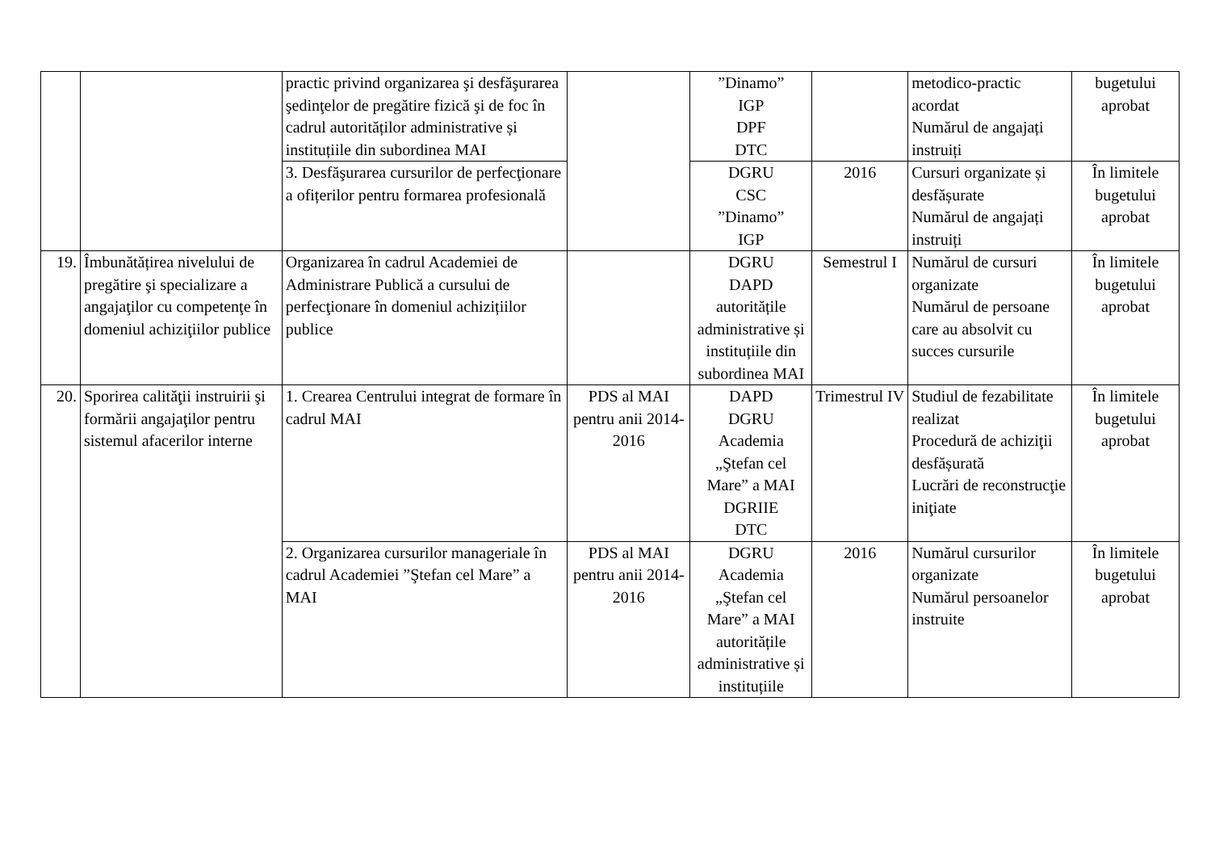| | | practic privind organizarea şi desfăşurarea şedinţelor de pregătire fizică şi de foc în cadrul autorităților administrative și instituțiile din subordinea MAI | | ”Dinamo” IGP DPF DTC | | metodico-practic acordat Numărul de angajați instruiți | bugetului aprobat |
| | | 3. Desfăşurarea cursurilor de perfecţionare a ofițerilor pentru formarea profesională | | DGRU CSC ”Dinamo” IGP | 2016 | Cursuri organizate și desfășurate Numărul de angajați instruiți | În limitele bugetului aprobat |
| 19. | Îmbunătățirea nivelului de pregătire şi specializare a angajaţilor cu competenţe în domeniul achiziţiilor publice | Organizarea în cadrul Academiei de Administrare Publică a cursului de perfecţionare în domeniul achizițiilor publice | | DGRU DAPD autoritățile administrative și instituțiile din subordinea MAI | Semestrul I | Numărul de cursuri organizate Numărul de persoane care au absolvit cu succes cursurile | În limitele bugetului aprobat |
| 20. | Sporirea calităţii instruirii şi formării angajaţilor pentru sistemul afacerilor interne | 1. Crearea Centrului integrat de formare în cadrul MAI | PDS al MAI pentru anii 2014-2016 | DAPD DGRU Academia „Ştefan cel Mare” a MAI DGRIIE DTC | Trimestrul IV | Studiul de fezabilitate realizat Procedură de achiziţii desfășurată Lucrări de reconstrucţie iniţiate | În limitele bugetului aprobat |
| | | 2. Organizarea cursurilor manageriale în cadrul Academiei ”Ştefan cel Mare” a MAI | PDS al MAI pentru anii 2014-2016 | DGRU Academia „Ştefan cel Mare” a MAI autoritățile administrative și instituțiile | 2016 | Numărul cursurilor organizate Numărul persoanelor instruite | În limitele bugetului aprobat |